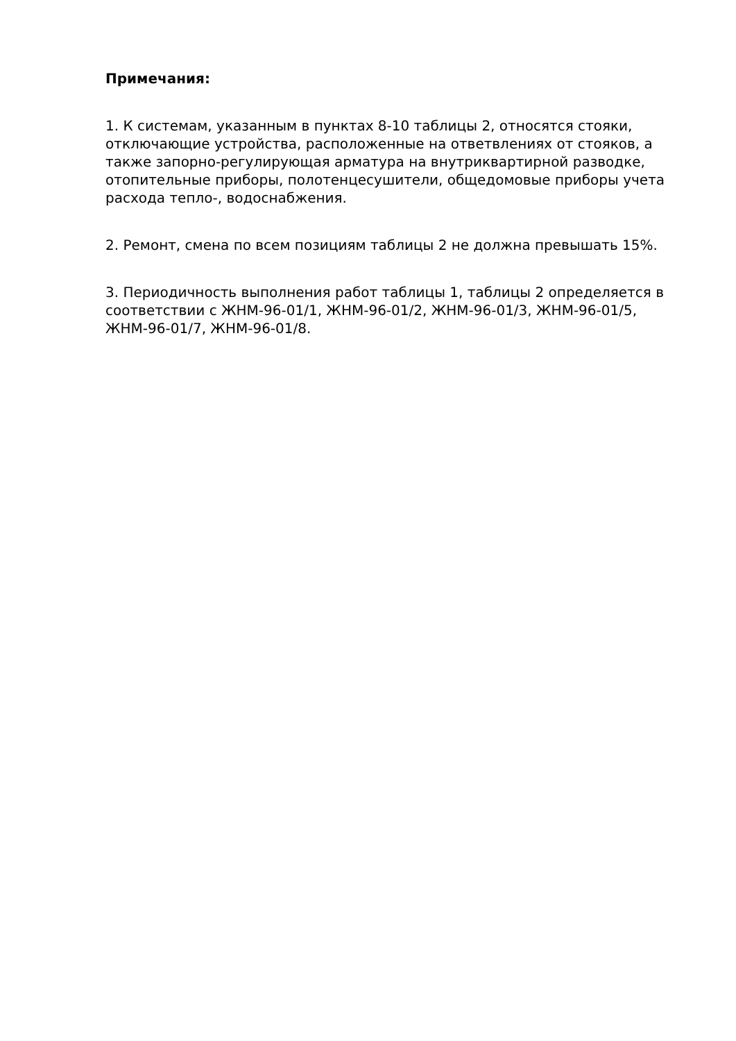Примечания:
1. К системам, указанным в пунктах 8-10 таблицы 2, относятся стояки, отключающие устройства, расположенные на ответвлениях от стояков, а также запорно-регулирующая арматура на внутриквартирной разводке, отопительные приборы, полотенцесушители, общедомовые приборы учета расхода тепло-, водоснабжения.
2. Ремонт, смена по всем позициям таблицы 2 не должна превышать 15%.
3. Периодичность выполнения работ таблицы 1, таблицы 2 определяется в соответствии с ЖНМ-96-01/1, ЖНМ-96-01/2, ЖНМ-96-01/3, ЖНМ-96-01/5, ЖНМ-96-01/7, ЖНМ-96-01/8.